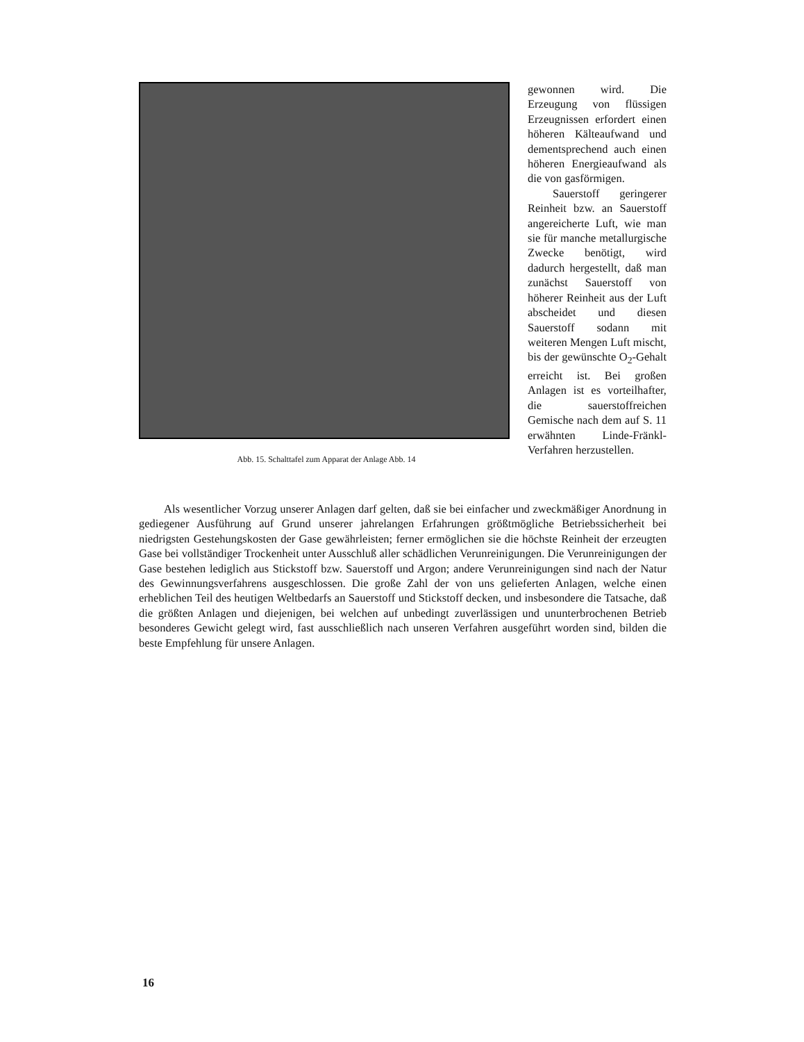Abb. 15. Schalttafel zum Apparat der Anlage Abb. 14
gewonnen wird. Die Erzeugung von flüssigen Erzeugnissen erfordert einen höheren Kälteaufwand und dementsprechend auch einen höheren Energieaufwand als die von gasförmigen.
Sauerstoff geringerer Reinheit bzw. an Sauerstoff angereicherte Luft, wie man sie für manche metallurgische Zwecke benötigt, wird dadurch hergestellt, daß man zunächst Sauerstoff von höherer Reinheit aus der Luft abscheidet und diesen Sauerstoff sodann mit weiteren Mengen Luft mischt, bis der gewünschte O<sub>2</sub>-Gehalt erreicht ist. Bei großen Anlagen ist es vorteilhafter, die sauerstoffreichen Gemische nach dem auf S. 11 erwähnten Linde-Fränkl-Verfahren herzustellen.
Als wesentlicher Vorzug unserer Anlagen darf gelten, daß sie bei einfacher und zweckmäßiger Anordnung in gediegener Ausführung auf Grund unserer jahrelangen Erfahrungen größtmögliche Betriebssicherheit bei niedrigsten Gestehungskosten der Gase gewährleisten; ferner ermöglichen sie die höchste Reinheit der erzeugten Gase bei vollständiger Trockenheit unter Ausschluß aller schädlichen Verunreinigungen. Die Verunreinigungen der Gase bestehen lediglich aus Stickstoff bzw. Sauerstoff und Argon; andere Verunreinigungen sind nach der Natur des Gewinnungsverfahrens ausgeschlossen. Die große Zahl der von uns gelieferten Anlagen, welche einen erheblichen Teil des heutigen Weltbedarfs an Sauerstoff und Stickstoff decken, und insbesondere die Tatsache, daß die größten Anlagen und diejenigen, bei welchen auf unbedingt zuverlässigen und ununterbrochenen Betrieb besonderes Gewicht gelegt wird, fast ausschließlich nach unseren Verfahren ausgeführt worden sind, bilden die beste Empfehlung für unsere Anlagen.
16